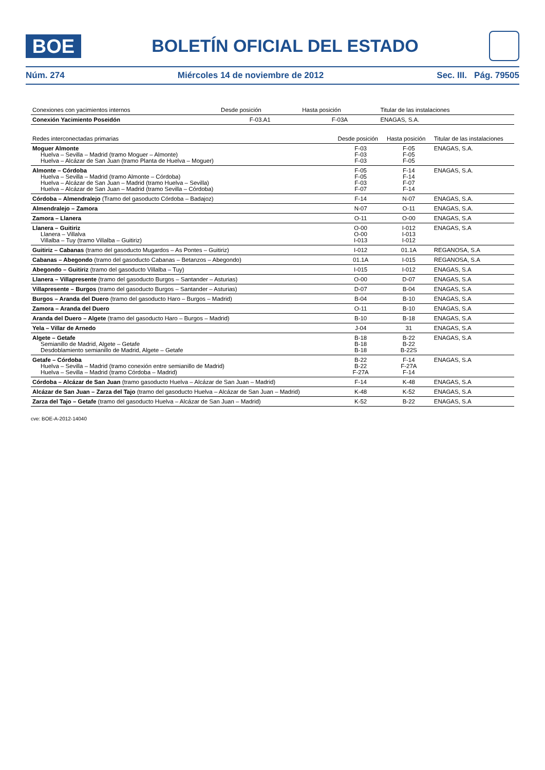BOE
BOLETÍN OFICIAL DEL ESTADO
Núm. 274 Miércoles 14 de noviembre de 2012 Sec. III. Pág. 79505
| Conexiones con yacimientos internos | Desde posición | Hasta posición | Titular de las instalaciones |
| --- | --- | --- | --- |
| Conexión Yacimiento Poseidón | F-03.A1 | F-03A | ENAGAS, S.A. |
| Redes interconectadas primarias | Desde posición | Hasta posición | Titular de las instalaciones |
| --- | --- | --- | --- |
| Moguer Almonte Huelva – Sevilla – Madrid (tramo Moguer – Almonte) Huelva – Alcázar de San Juan (tramo Planta de Huelva – Moguer) | F-03 F-03 F-03 | F-05 F-05 F-05 | ENAGAS, S.A. |
| Almonte – Córdoba Huelva – Sevilla – Madrid (tramo Almonte – Córdoba) Huelva – Alcázar de San Juan – Madrid (tramo Huelva – Sevilla) Huelva – Alcázar de San Juan – Madrid (tramo Sevilla – Córdoba) | F-05 F-05 F-03 F-07 | F-14 F-14 F-07 F-14 | ENAGAS, S.A. |
| Córdoba – Almendralejo (Tramo del gasoducto Córdoba – Badajoz) | F-14 | N-07 | ENAGAS, S.A. |
| Almendralejo – Zamora | N-07 | O-11 | ENAGAS, S.A. |
| Zamora – Llanera | O-11 | O-00 | ENAGAS, S.A |
| Llanera – Guitiriz Llanera – Villalva Villalba – Tuy (tramo Villalba – Guitiriz) | O-00 O-00 I-013 | I-012 I-013 I-012 | ENAGAS, S.A |
| Guitiriz – Cabanas (tramo del gasoducto Mugardos – As Pontes – Guitiriz) | I-012 | 01.1A | REGANOSA, S.A |
| Cabanas – Abegondo (tramo del gasoducto Cabanas – Betanzos – Abegondo) | 01.1A | I-015 | REGANOSA, S.A |
| Abegondo – Guitiriz (tramo del gasoducto Villalba – Tuy) | I-015 | I-012 | ENAGAS, S.A |
| Llanera – Villapresente (tramo del gasoducto Burgos – Santander – Asturias) | O-00 | D-07 | ENAGAS, S.A |
| Villapresente – Burgos (tramo del gasoducto Burgos – Santander – Asturias) | D-07 | B-04 | ENAGAS, S.A |
| Burgos – Aranda del Duero (tramo del gasoducto Haro – Burgos – Madrid) | B-04 | B-10 | ENAGAS, S.A |
| Zamora – Aranda del Duero | O-11 | B-10 | ENAGAS, S.A |
| Aranda del Duero – Algete (tramo del gasoducto Haro – Burgos – Madrid) | B-10 | B-18 | ENAGAS, S.A |
| Yela – Villar de Arnedo | J-04 | 31 | ENAGAS, S.A |
| Algete – Getafe Semianillo de Madrid, Algete – Getafe Desdoblamiento semianillo de Madrid, Algete – Getafe | B-18 B-18 B-18 | B-22 B-22 B-22S | ENAGAS, S.A |
| Getafe – Córdoba Huelva – Sevilla – Madrid (tramo conexión entre semianillo de Madrid) Huelva – Sevilla – Madrid (tramo Córdoba – Madrid) | B-22 B-22 F-27A | F-14 F-27A F-14 | ENAGAS, S.A |
| Córdoba – Alcázar de San Juan (tramo gasoducto Huelva – Alcázar de San Juan – Madrid) | F-14 | K-48 | ENAGAS, S.A |
| Alcázar de San Juan – Zarza del Tajo (tramo del gasoducto Huelva – Alcázar de San Juan – Madrid) | K-48 | K-52 | ENAGAS, S.A |
| Zarza del Tajo – Getafe (tramo del gasoducto Huelva – Alcázar de San Juan – Madrid) | K-52 | B-22 | ENAGAS, S.A |
cve: BOE-A-2012-14040